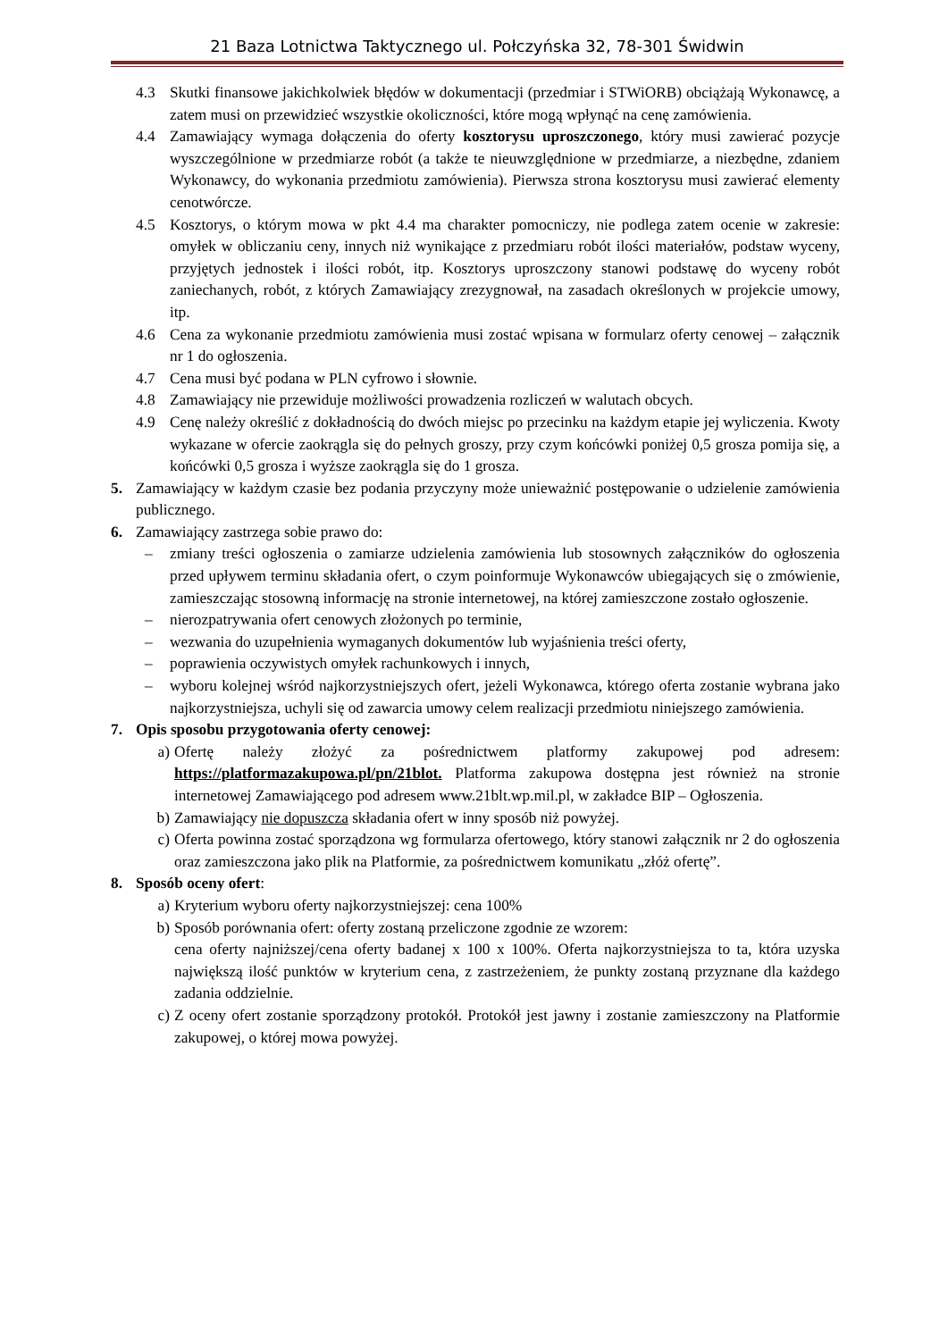21 Baza Lotnictwa Taktycznego ul. Połczyńska 32, 78-301 Świdwin
4.3 Skutki finansowe jakichkolwiek błędów w dokumentacji (przedmiar i STWiORB) obciążają Wykonawcę, a zatem musi on przewidzieć wszystkie okoliczności, które mogą wpłynąć na cenę zamówienia.
4.4 Zamawiający wymaga dołączenia do oferty kosztorysu uproszczonego, który musi zawierać pozycje wyszczególnione w przedmiarze robót (a także te nieuwzględnione w przedmiarze, a niezbędne, zdaniem Wykonawcy, do wykonania przedmiotu zamówienia). Pierwsza strona kosztorysu musi zawierać elementy cenotwórcze.
4.5 Kosztorys, o którym mowa w pkt 4.4 ma charakter pomocniczy, nie podlega zatem ocenie w zakresie: omyłek w obliczaniu ceny, innych niż wynikające z przedmiaru robót ilości materiałów, podstaw wyceny, przyjętych jednostek i ilości robót, itp. Kosztorys uproszczony stanowi podstawę do wyceny robót zaniechanych, robót, z których Zamawiający zrezygnował, na zasadach określonych w projekcie umowy, itp.
4.6 Cena za wykonanie przedmiotu zamówienia musi zostać wpisana w formularz oferty cenowej – załącznik nr 1 do ogłoszenia.
4.7 Cena musi być podana w PLN cyfrowo i słownie.
4.8 Zamawiający nie przewiduje możliwości prowadzenia rozliczeń w walutach obcych.
4.9 Cenę należy określić z dokładnością do dwóch miejsc po przecinku na każdym etapie jej wyliczenia. Kwoty wykazane w ofercie zaokrągla się do pełnych groszy, przy czym końcówki poniżej 0,5 grosza pomija się, a końcówki 0,5 grosza i wyższe zaokrągla się do 1 grosza.
5. Zamawiający w każdym czasie bez podania przyczyny może unieważnić postępowanie o udzielenie zamówienia publicznego.
6. Zamawiający zastrzega sobie prawo do:
– zmiany treści ogłoszenia o zamiarze udzielenia zamówienia lub stosownych załączników do ogłoszenia przed upływem terminu składania ofert, o czym poinformuje Wykonawców ubiegających się o zmówienie, zamieszczając stosowną informację na stronie internetowej, na której zamieszczone zostało ogłoszenie.
– nierozpatrywania ofert cenowych złożonych po terminie,
– wezwania do uzupełnienia wymaganych dokumentów lub wyjaśnienia treści oferty,
– poprawienia oczywistych omyłek rachunkowych i innych,
– wyboru kolejnej wśród najkorzystniejszych ofert, jeżeli Wykonawca, którego oferta zostanie wybrana jako najkorzystniejsza, uchyli się od zawarcia umowy celem realizacji przedmiotu niniejszego zamówienia.
7. Opis sposobu przygotowania oferty cenowej:
a) Ofertę należy złożyć za pośrednictwem platformy zakupowej pod adresem: https://platformazakupowa.pl/pn/21blot. Platforma zakupowa dostępna jest również na stronie internetowej Zamawiającego pod adresem www.21blt.wp.mil.pl, w zakładce BIP – Ogłoszenia.
b) Zamawiający nie dopuszcza składania ofert w inny sposób niż powyżej.
c) Oferta powinna zostać sporządzona wg formularza ofertowego, który stanowi załącznik nr 2 do ogłoszenia oraz zamieszczona jako plik na Platformie, za pośrednictwem komunikatu „złóż ofertę”.
8. Sposób oceny ofert:
a) Kryterium wyboru oferty najkorzystniejszej: cena 100%
b) Sposób porównania ofert: oferty zostaną przeliczone zgodnie ze wzorem:
cena oferty najniższej/cena oferty badanej x 100 x 100%. Oferta najkorzystniejsza to ta, która uzyska największą ilość punktów w kryterium cena, z zastrzeżeniem, że punkty zostaną przyznane dla każdego zadania oddzielnie.
c) Z oceny ofert zostanie sporządzony protokół. Protokół jest jawny i zostanie zamieszczony na Platformie zakupowej, o której mowa powyżej.